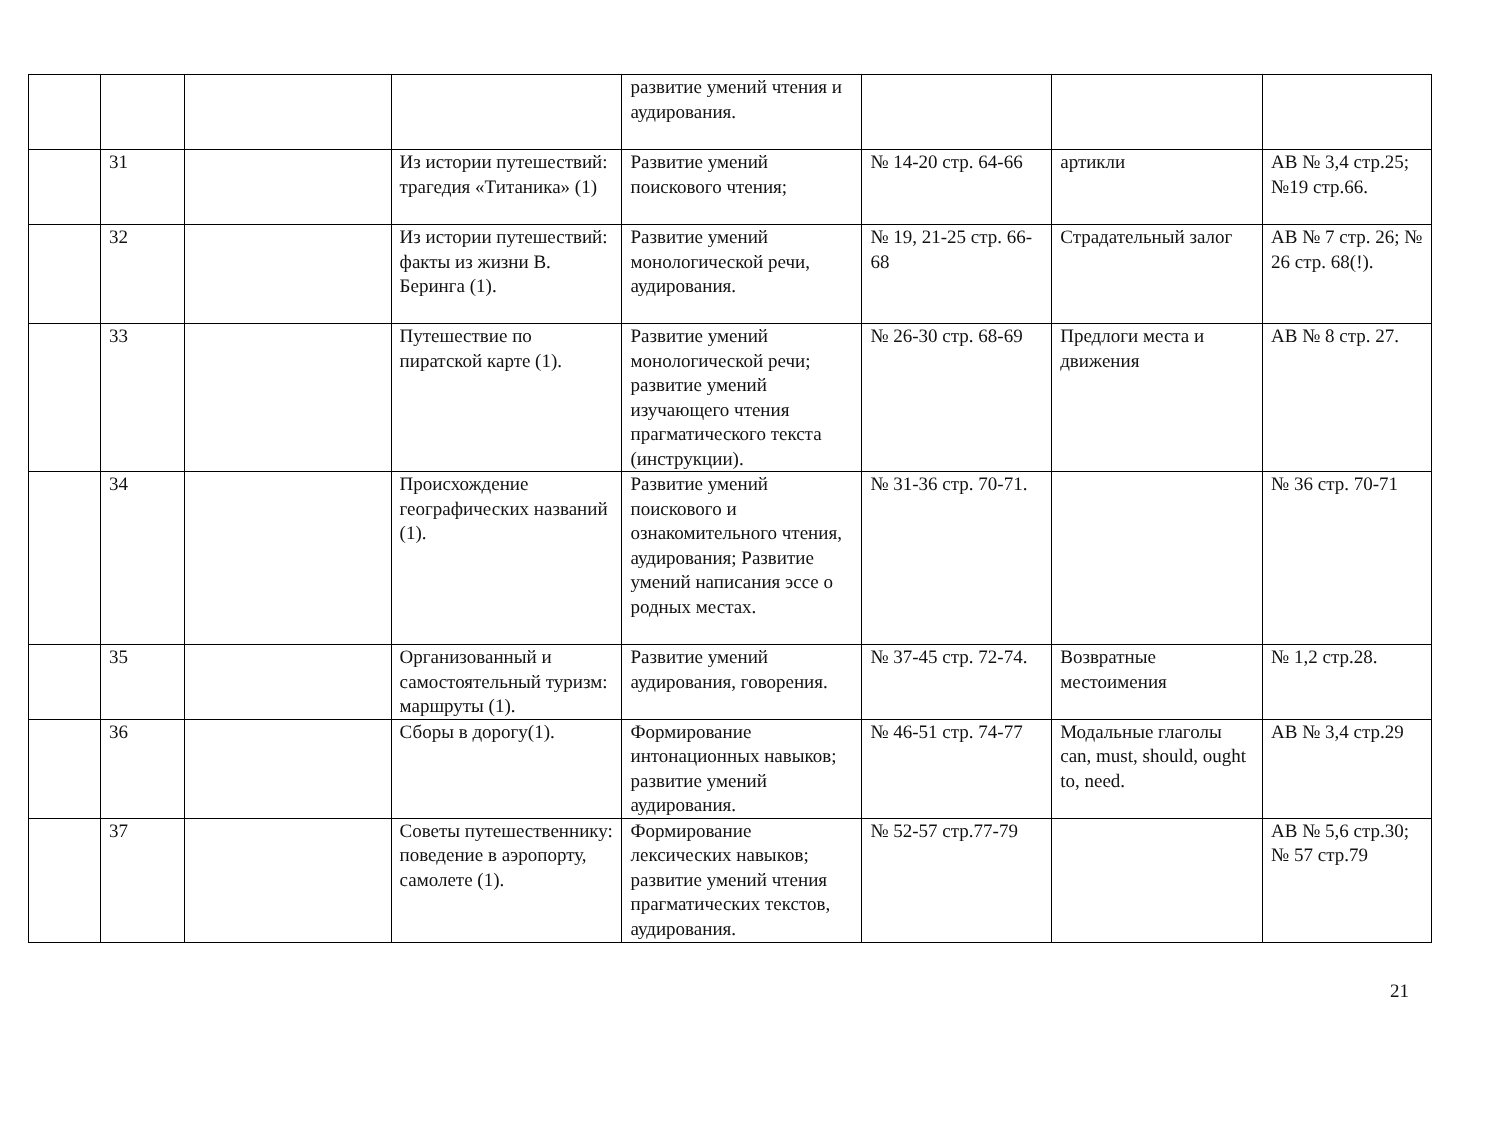| | | | | развитие умений чтения и аудирования. | | | |
| | 31 | | Из истории путешествий: трагедия «Титаника» (1) | Развитие умений поискового чтения; | № 14-20 стр. 64-66 | артикли | AB № 3,4 стр.25; №19 стр.66. |
| | 32 | | Из истории путешествий: факты из жизни В. Беринга (1). | Развитие умений монологической речи, аудирования. | № 19, 21-25 стр. 66-68 | Страдательный залог | AB № 7 стр. 26; № 26 стр. 68(!). |
| | 33 | | Путешествие по пиратской карте (1). | Развитие умений монологической речи; развитие умений изучающего чтения прагматического текста (инструкции). | № 26-30 стр. 68-69 | Предлоги места и движения | AB № 8 стр. 27. |
| | 34 | | Происхождение географических названий (1). | Развитие умений поискового и ознакомительного чтения, аудирования; Развитие умений написания эссе о родных местах. | № 31-36 стр. 70-71. | | № 36 стр. 70-71 |
| | 35 | | Организованный и самостоятельный туризм: маршруты (1). | Развитие умений аудирования, говорения. | № 37-45 стр. 72-74. | Возвратные местоимения | № 1,2 стр.28. |
| | 36 | | Сборы в дорогу(1). | Формирование интонационных навыков; развитие умений аудирования. | № 46-51 стр. 74-77 | Модальные глаголы can, must, should, ought to, need. | AB № 3,4 стр.29 |
| | 37 | | Советы путешественнику: поведение в аэропорту, самолете (1). | Формирование лексических навыков; развитие умений чтения прагматических текстов, аудирования. | № 52-57 стр.77-79 | | AB № 5,6 стр.30; № 57 стр.79 |
21